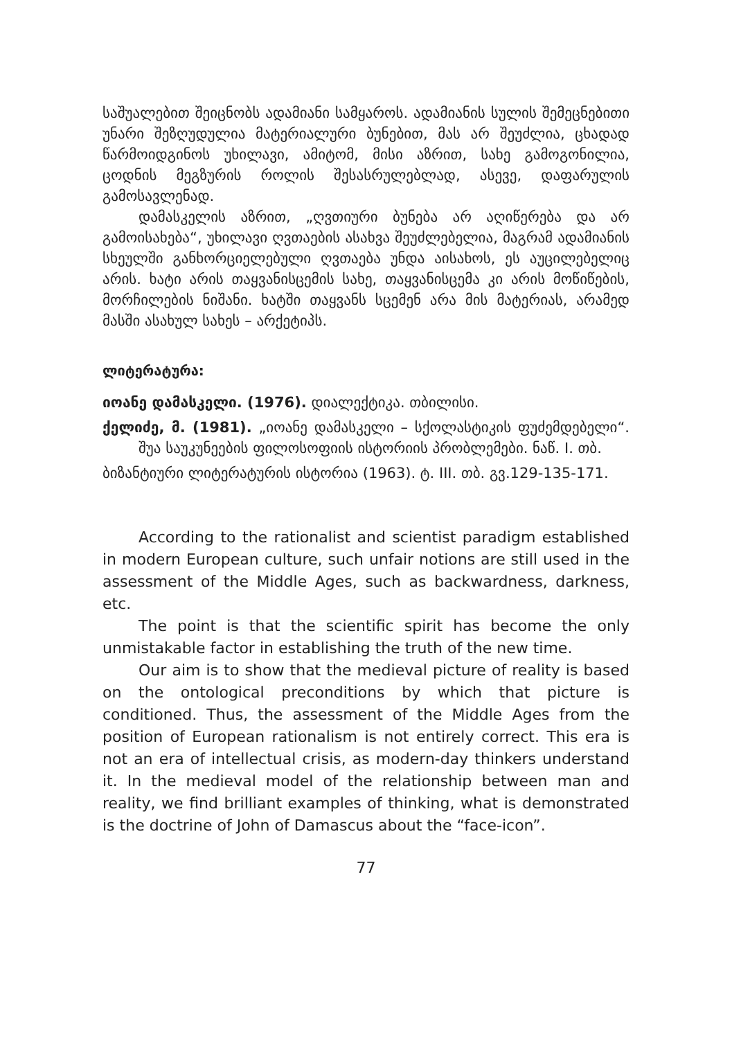საშუალებით შეიცნობს ადამიანი სამყაროს. ადამიანის სულის შემეცნებითი უნარი შეზღუდულია მატერიალური ბუნებით, მას არ შეუძლია, ცხადად წარმოიდგინოს უხილავი, ამიტომ, მისი აზრით, სახე გამოგონილია, ცოდნის მეგზურის როლის შესასრულებლად, ასევე, დაფარულის გამოსავლენად.
დამასკელის აზრით, „ღვთიური ბუნება არ აღიწერება და არ გამოისახება“, უხილავი ღვთაების ასახვა შეუძლებელია, მაგრამ ადამიანის სხეულში განხორციელებული ღვთაება უნდა აისახოს, ეს აუცილებელიც არის. ხატი არის თაყვანისცემის სახე, თაყვანისცემა კი არის მოწიწების, მორჩილების ნიშანი. ხატში თაყვანს სცემენ არა მის მატერიას, არამედ მასში ასახულ სახეს – არქეტიპს.
ლიტერატურა:
იოანე დამასკელი. (1976). დიალექტიკა. თბილისი.
ქელიძე, მ. (1981). „იოანე დამასკელი – სქოლასტიკის ფუძემდებელი“. შუა საუკუნეების ფილოსოფიის ისტორიის პრობლემები. ნაწ. I. თბ.
ბიზანტიური ლიტერატურის ისტორია (1963). ტ. III. თბ. გვ.129-135-171.
According to the rationalist and scientist paradigm established in modern European culture, such unfair notions are still used in the assessment of the Middle Ages, such as backwardness, darkness, etc.
The point is that the scientific spirit has become the only unmistakable factor in establishing the truth of the new time.
Our aim is to show that the medieval picture of reality is based on the ontological preconditions by which that picture is conditioned. Thus, the assessment of the Middle Ages from the position of European rationalism is not entirely correct. This era is not an era of intellectual crisis, as modern-day thinkers understand it. In the medieval model of the relationship between man and reality, we find brilliant examples of thinking, what is demonstrated is the doctrine of John of Damascus about the “face-icon”.
77